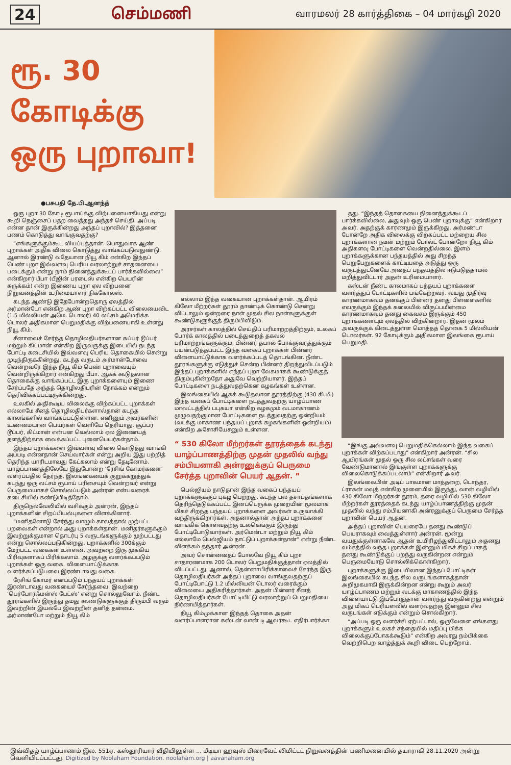24 செம்மணி வாரமலர் 28 கார்த்திகை – 04 மார்கழி 2020
ரூ. 30 கோடிக்கு ஒரு புறாவா!
●பசுபதி தே.பி.ஆனந்த்
ஒரு புறா 30 கோடி ரூபாய்க்கு விற்பனையாகியது என்று கூறி நெஞ்சைப் பதற வைத்தது அந்தச் செய்தி. அப்படி என்ன தான் இருக்கின்றது அந்தப் புறாவில்? இத்தனை பணம் கொடுத்து வாங்குவதற்கு?
“எங்களுக்கும்கூட வியப்புத்தான். பொதுவாக ஆண் புறாக்கள் அதிக விலை கொடுத்து வாங்கப்படுவதுண்டு. ஆனால் இரண்டு வதேயான நியூ கிம் என்கிற இந்தப் பெண் புறா இவ்வளவு பெரிய வரலாற்றுச் சாதனையை படைக்கும் என்று நாம் நினைத்துக்கூடப் பார்க்கவில்லை” என்கிறார் பீபா (பீஜின் பரடைஸ் என்கிற பெயரின் சுருக்கம்) என்ற இணைய புறா ஏல விற்பனை நிறுவனத்தின் உரிமையாளர் நிக்கோலஸ்.
கடந்த ஆண்டு இதேபோன்றதொரு ஏலத்தில் அர்மான்டோ என்கிற ஆண் புறா விற்கப்பட்ட விலையைவிட (1.5 மில்லியன் அமெ. டொலர்) 40 லட்சம் அமெரிக்க டொலர் அதிகமான பெறுமதிக்கு விற்பனையாகி உள்ளது நியூ கிம்.
சீனாவைச் சேர்ந்த தொழிலதிபர்களான சுப்பர் டூப்பர் மற்றும் கிட்மான் என்கிற இருவருக்கு இடையில் நடந்த போட்டி கடைசியில் இவ்வளவு பெரிய தொகையில் சென்று முடிந்திருக்கின்றது. கடந்த வருடம் அர்மான்டோவை வென்றவரே இந்த நியூ கிம் பெண் புறாவையும் வென்றிருக்கிறார் என்கிறது பீபா. ஆகக் கூடுதலான தொகைக்கு வாங்கப்பட்ட இரு புறாக்களையும் இணை சேர்ப்பதே அந்தத் தொழிலதிபரின் நோக்கம் என்றும் தெரிவிக்கப்பட்டிருக்கின்றது.
உலகில் அதிகூடிய விலைக்கு விற்கப்பட்ட புறாக்கள் எல்லாமே சீனத் தொழிலதிபர்களால்தான் கடந்த காலங்களில் வாங்கப்பட்டுள்ளன. எனினும் அவர்களின் உண்மையான பெயர்கள் வெளியே தெரியாது. சூப்பர் டூப்பர், கிட்மான் என்பன வெல்லாம் ஏல இணையத் தளத்திற்காக வைக்கப்பட்ட புனைபெயர்கள்தாம்.
இந்தப் புறாக்களை இவ்வளவு விலை கொடுத்து வாங்கி அப்படி என்னதான் செய்வார்கள் என்று அறிய இது பற்றித் தெரிந்த யாரிடமாவது கேட்கலாம் என்று தேடினோம். யாழ்ப்பாணத்திலேயே இதுபோன்ற ‘ரேசிங் கோமர்களை’ வளர்ப்பதில் தேர்ந்த, இலங்கையைக் குறுக்கறுத்துக் கடந்து ஒரு லட்சம் ரூபாய் பரிசையும் வென்றவர் என்று பெருமையாகச் சொல்லப்படும் அன்ரன் என்பவரைக் கடைசியில் கண்டுபிடித்தோம்.
திருநெல்வேலியில் வசிக்கும் அன்ரன், இந்தப் புறாக்களின் சிறப்பியல்புகளை விளக்கினார்.
“மனிதனோடு சேர்ந்து வாழும் காலத்தால் முற்பட்ட பறவைகள் என்றால் அது புறாக்கள்தான். மனிதர்களுக்கும் இவற்றுக்குமான தொடர்பு 5 வருடங்களுக்கும் முற்பட்டது என்று சொல்லப்படுகின்றது. புறாக்களில் 300க்கும் மேற்பட்ட வகைகள் உள்ளன. அவற்றை இரு முக்கிய பிரிவுகளாகப் பிரிக்கலாம். அழகுக்கு வளர்க்கப்படும் புறாக்கள் ஒரு வகை. விளையாட்டுக்காக வளர்க்கப்படுபவை இரண்டாவது வகை.
ரேசிங் கோமர் எனப்படும் பந்தயப் புறாக்கள் இரண்டாவது வகையைச் சேர்ந்தவை. இவற்றை ‘பெர்போர்ஃமன்ஸ் பேட்ஸ்’ என்று சொல்லுவோம். நீண்ட தூரங்களில் இருந்து தமது கூண்டுகளுக்குத் திரும்பி வரும் இவற்றின் இயல்பே இவற்றின் தனித் தன்மை. அர்மாண்டோ மற்றும் நியூ கிம்
எல்லாம் இந்த வகையான புறாக்கள்தான். ஆயிரம் கிலோ மீற்றர்கள் தூரம் தாண்டிக் கொண்டு சென்று விட்டாலும் ஒன்றரை நாள் முதல் சில நாள்களுக்குள் கூண்டுகளுக்குத் திரும்பிவிடும்.
அரசர்கள் காலத்தில் செய்திப் பரிமாற்றத்திற்கும், உலகப் போர்க் காலத்தில் படைத்துறைத் தகவல் பரிமாற்றங்களுக்கும், பின்னர் தபால் போக்குவரத்துக்கும் பயன்படுத்தப்பட்ட இந்த வகைப் புறாக்கள் பின்னர் விளையாட்டுக்காக வளர்க்கப்படத் தொடங்கின. நீண்ட தூரங்களுக்கு எடுத்துச் சென்ற பின்னர் திறந்துவிடப்படும் இந்தப் புறாக்களில் எந்தப் புறா வேகமாகக் கூண்டுக்குத் திரும்புகின்றதோ அதுவே வெற்றியாளர். இந்தப் போட்டிகளை நடத்துவதற்கென கழகங்கள் உள்ளன.
இலங்கையில் ஆகக் கூடுதலான தூரத்திற்கு (430 கி.மீ.) இந்த வகைப் போட்டிகளை நடத்துவதற்கு யாழ்ப்பாண மாவட்டத்தில் பபுகயா என்கிற கழகமும் வடமாகாணம் முழுவதற்குமான போட்டிகளை நடத்துவதற்கு ஒன்றியம் (வடக்கு மாகாண பந்தயப் புறாக் கழகங்களின் ஒன்றியம்) என்கிற அசோசியேசனும் உள்ளன.
“ 530 கிலோ மீற்றர்கள் தூரத்தைக் கடந்து யாழ்ப்பாணத்திற்கு முதன் முதலில் வந்து சம்பியனாகி அன்ரனுக்குப் பெருமை சேர்த்த புறாவின் பெயர் ஆதன். ”
பெல்ஜியம் நாடுதான் இந்த வகைப் பந்தயப் புறாக்களுக்குப் புகழ் பெற்றது. கடந்த பல தசாப்தங்களாக தெரிந்தெடுக்கப்பட்ட இனப்பெருக்க முறையின் மூலமாக மிகச் சிறந்த பந்தயப் புறாக்களை அவர்கள் உருவாக்கி வந்திருக்கிறார்கள். அதனால்தான் அந்தப் புறாக்களை வாங்கிக் கொள்வதற்கு உலகெங்கும் இருந்து போட்டிபோடுவார்கள். அர்மென்டா மற்றும் நியூ கிம் எல்லாமே பெல்ஜியம் நாட்டுப் புறாக்கள்தான்” என்று நீண்ட விளக்கம் தந்தார் அன்ரன்.
அவர் சொன்னதைப் போலவே நியூ கிம் புறா சாதாரணமாக 200 டொலர் பெறுமதிக்குத்தான் ஏலத்தில் விடப்பட்டது. ஆனால், தென்னாபிரிக்காவைச் சேர்ந்த இரு தொழிலதிபர்கள் அந்தப் புறாவை வாங்குவதற்குப் போட்டிபோட்டு 1.2 மில்லியன் டொலர் வரைக்கும் விலையை அதிகரித்தார்கள். அதன் பின்னர் சீனத் தொழிலதிபர்கள் போட்டியிட்டு வரலாற்றுப் பெறுமதியை நிர்ணயித்தார்கள்.
நியூ கிம்முக்கான இந்தத் தொகை அதன் வளர்ப்பாளரான கஸ்டன் வான் டி ஆவர்கூட எதிர்பார்க்கா
தது. “இந்தத் தொகையை நினைத்துக்கூடப் பார்க்கவில்லை, அதுவும் ஒரு பெண் புறாவுக்கு” என்கிறார் அவர். அதற்குக் காரணமும் இருக்கிறது. அர்மண்டா போன்றே அதிக விலைக்கு விற்கப்பட்ட மற்றைய சில புறாக்களான நடீன் மற்றும் போல்ட் போன்றோ நியூ கிம் அதிகளவு போட்டிகளை வென்றதில்லை. இளம் புறாக்களுக்கான பந்தயத்தில் அது சிறந்த பெறுபேறுகளைக் காட்டியதை அடுத்து ஒரு வருடத்துடனேயே அதைப் பந்தயத்தில் ஈடுபடுத்தாமல் மறித்துவிட்டார் அதன் உரிமையாளர்.
கஸ்டன் நீண்ட காலமாகப் பந்தயப் புறாக்களை வளர்த்துப் போட்டிகளில் பங்கேற்றவர். வயது முதிர்வு காரணமாகவும் தனக்குப் பின்னர் தனது பிள்ளைகளில் எவருக்கும் இந்தக் கலையில் விருப்பமின்மை காரணமாகவும் தனது கைவசம் இருக்கும் 450 புறாக்களையும் ஏலத்தில் விற்கின்றார். இதன் மூலம் அவருக்குக் கிடைத்துள்ள மொத்தத் தொகை 5 மில்லியன் டொலர்கள். 92 கோடிக்கும் அதிகமான இலங்கை ரூபாய் பெறுமதி.
“இங்கு அவ்வளவு பெறுமதிக்கெல்லாம் இந்த வகைப் புறாக்கள் விற்கப்படாது” என்கிறார் அன்ரன். “சில ஆயிரங்கள் முதல் ஒரு சில லட்சங்கள் வரை வேண்டுமானால் இங்குள்ள புறாக்களுக்கு விலைகொடுக்கப்படலாம்” என்கிறார் அவர்.
இலங்கையின் அடிப் பாகமான மாத்தறை, டொந்தர, ட்ராகன் மவுத் என்கிற முனையில் இருந்து, வான் வழியில் 430 கிலோ மீற்றர்கள் தூரம், தரை வழியில் 530 கிலோ மீற்றர்கள் தூரத்தைக் கடந்து யாழ்ப்பாணத்திற்கு முதன் முதலில் வந்து சம்பியனாகி அன்ரனுக்குப் பெருமை சேர்த்த புறாவின் பெயர் ஆதன்.
அந்தப் புறாவின் பெயரையே தனது கூண்டுப் பெயராகவும் வைத்துள்ளார் அன்ரன். மூன்று வயதுக்குள்ளாகவே ஆதன் உயிரிழந்துவிட்டாலும் அதனது வம்சத்தில் வந்த புறாக்கள் இன்னும் மிகச் சிறப்பாகத் தனது கூண்டுக்குப் பறந்து வருகின்றன என்றும் பெருமையோடு சொல்லிக்கொள்கிறார்.
புறாக்களுக்கு இடையிலான இந்தப் போட்டிகள் இலங்கையில் கடந்த சில வருடங்களாகத்தான் அறிமுகமாகி இருக்கின்றன என்று கூறும் அவர் யாழ்ப்பாணம் மற்றும் வடக்கு மாகாணத்தில் இந்த விளையாட்டு இப்போதுதான் வளர்ந்து வருகின்றது என்றும் அது மிகப் பெரியளவில் வளர்வதற்கு இன்னும் சில வருடங்கள் எடுக்கும் என்றும் சொல்கிறார்.
“அப்படி ஒரு வளர்ச்சி ஏற்பட்டால், ஒருவேளை எங்களது புறாக்களும் உலகச் சந்தையில் மதிப்பு மிக்க விலைக்குப்போகக்கூடும்” என்கிற அவரது நம்பிக்கை வெற்றிபெற வாழ்த்துக் கூறி விடை பெற்றோம்.
இவ்விதழ் யாழ்ப்பாணம் இல. 551ஏ, கஸ்தூரியார் வீதியிலுள்ள ... மீடியா ஹவுஸ் பிரைவேட் லிமிட்டட் நிறுவனத்தின் பணிமனையில் தயாராகி 28.11.2020 அன்று வெளியிடப்பட்டது. Digitized by Noolaham Foundation. noolaham.org | aavanaham.org